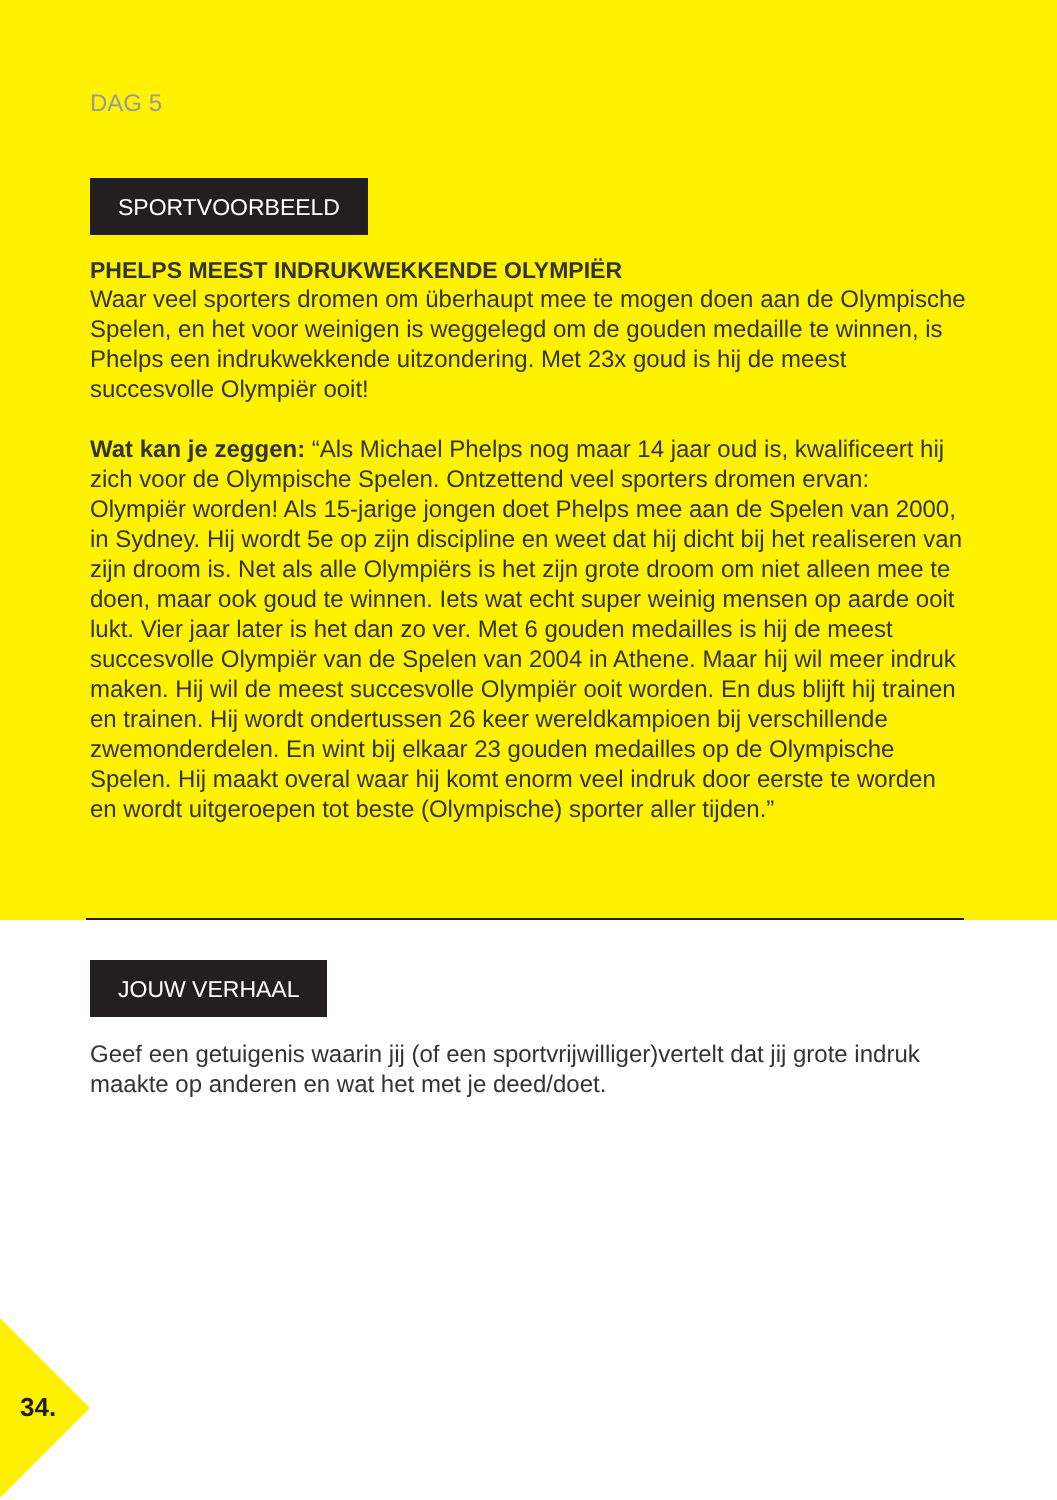DAG 5
SPORTVOORBEELD
PHELPS MEEST INDRUKWEKKENDE OLYMPIËR
Waar veel sporters dromen om überhaupt mee te mogen doen aan de Olympische Spelen, en het voor weinigen is weggelegd om de gouden medaille te winnen, is Phelps een indrukwekkende uitzondering. Met 23x goud is hij de meest succesvolle Olympiër ooit!
Wat kan je zeggen: “Als Michael Phelps nog maar 14 jaar oud is, kwalificeert hij zich voor de Olympische Spelen. Ontzettend veel sporters dromen ervan: Olympiër worden! Als 15-jarige jongen doet Phelps mee aan de Spelen van 2000, in Sydney. Hij wordt 5e op zijn discipline en weet dat hij dicht bij het realiseren van zijn droom is. Net als alle Olympiërs is het zijn grote droom om niet alleen mee te doen, maar ook goud te winnen. Iets wat echt super weinig mensen op aarde ooit lukt. Vier jaar later is het dan zo ver. Met 6 gouden medailles is hij de meest succesvolle Olympiër van de Spelen van 2004 in Athene. Maar hij wil meer indruk maken. Hij wil de meest succesvolle Olympiër ooit worden. En dus blijft hij trainen en trainen. Hij wordt ondertussen 26 keer wereldkampioen bij verschillende zwemonderdelen. En wint bij elkaar 23 gouden medailles op de Olympische Spelen. Hij maakt overal waar hij komt enorm veel indruk door eerste te worden en wordt uitgeroepen tot beste (Olympische) sporter aller tijden.”
JOUW VERHAAL
Geef een getuigenis waarin jij (of een sportvrijwilliger)vertelt dat jij grote indruk maakte op anderen en wat het met je deed/doet.
34.